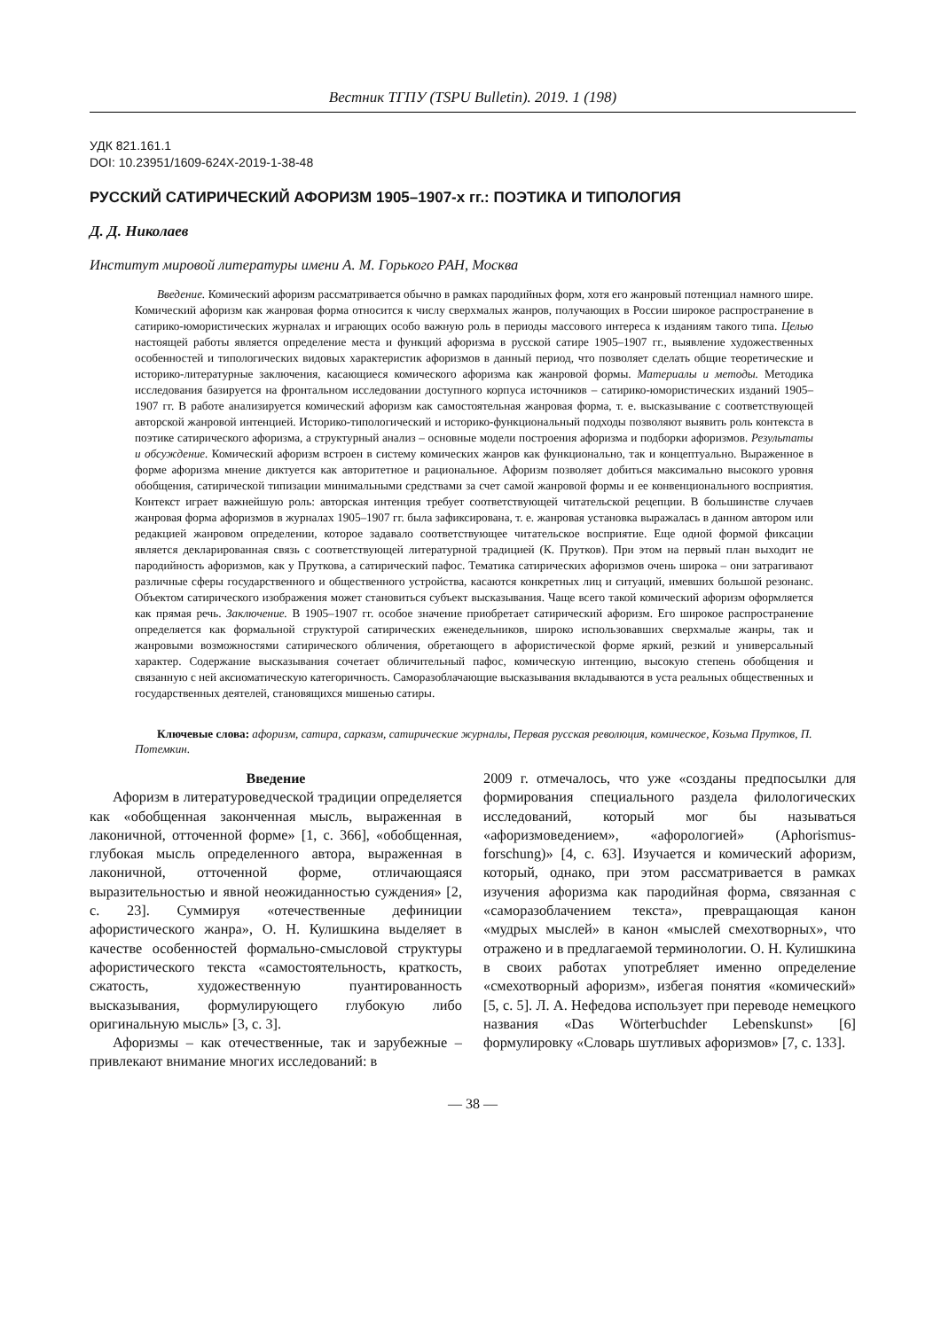Вестник ТГПУ (TSPU Bulletin). 2019. 1 (198)
УДК 821.161.1
DOI: 10.23951/1609-624X-2019-1-38-48
РУССКИЙ САТИРИЧЕСКИЙ АФОРИЗМ 1905–1907-х гг.: ПОЭТИКА И ТИПОЛОГИЯ
Д. Д. Николаев
Институт мировой литературы имени А. М. Горького РАН, Москва
Введение. Комический афоризм рассматривается обычно в рамках пародийных форм, хотя его жанровый потенциал намного шире. Комический афоризм как жанровая форма относится к числу сверхмалых жанров, получающих в России широкое распространение в сатирико-юмористических журналах и играющих особо важную роль в периоды массового интереса к изданиям такого типа. Целью настоящей работы является определение места и функций афоризма в русской сатире 1905–1907 гг., выявление художественных особенностей и типологических видовых характеристик афоризмов в данный период, что позволяет сделать общие теоретические и историко-литературные заключения, касающиеся комического афоризма как жанровой формы. Материалы и методы. Методика исследования базируется на фронтальном исследовании доступного корпуса источников – сатирико-юмористических изданий 1905–1907 гг. В работе анализируется комический афоризм как самостоятельная жанровая форма, т. е. высказывание с соответствующей авторской жанровой интенцией. Историко-типологический и историко-функциональный подходы позволяют выявить роль контекста в поэтике сатирического афоризма, а структурный анализ – основные модели построения афоризма и подборки афоризмов. Результаты и обсуждение. Комический афоризм встроен в систему комических жанров как функционально, так и концептуально. Выраженное в форме афоризма мнение диктуется как авторитетное и рациональное. Афоризм позволяет добиться максимально высокого уровня обобщения, сатирической типизации минимальными средствами за счет самой жанровой формы и ее конвенционального восприятия. Контекст играет важнейшую роль: авторская интенция требует соответствующей читательской рецепции. В большинстве случаев жанровая форма афоризмов в журналах 1905–1907 гг. была зафиксирована, т. е. жанровая установка выражалась в данном автором или редакцией жанровом определении, которое задавало соответствующее читательское восприятие. Еще одной формой фиксации является декларированная связь с соответствующей литературной традицией (К. Прутков). При этом на первый план выходит не пародийность афоризмов, как у Пруткова, а сатирический пафос. Тематика сатирических афоризмов очень широка – они затрагивают различные сферы государственного и общественного устройства, касаются конкретных лиц и ситуаций, имевших большой резонанс. Объектом сатирического изображения может становиться субъект высказывания. Чаще всего такой комический афоризм оформляется как прямая речь. Заключение. В 1905–1907 гг. особое значение приобретает сатирический афоризм. Его широкое распространение определяется как формальной структурой сатирических еженедельников, широко использовавших сверхмалые жанры, так и жанровыми возможностями сатирического обличения, обретающего в афористической форме яркий, резкий и универсальный характер. Содержание высказывания сочетает обличительный пафос, комическую интенцию, высокую степень обобщения и связанную с ней аксиоматическую категоричность. Саморазоблачающие высказывания вкладываются в уста реальных общественных и государственных деятелей, становящихся мишенью сатиры.
Ключевые слова: афоризм, сатира, сарказм, сатирические журналы, Первая русская революция, комическое, Козьма Прутков, П. Потемкин.
Введение
Афоризм в литературоведческой традиции определяется как «обобщенная законченная мысль, выраженная в лаконичной, отточенной форме» [1, с. 366], «обобщенная, глубокая мысль определенного автора, выраженная в лаконичной, отточенной форме, отличающаяся выразительностью и явной неожиданностью суждения» [2, с. 23]. Суммируя «отечественные дефиниции афористического жанра», О. Н. Кулишкина выделяет в качестве особенностей формально-смысловой структуры афористического текста «самостоятельность, краткость, сжатость, художественную пуантированность высказывания, формулирующего глубокую либо оригинальную мысль» [3, с. 3].
Афоризмы – как отечественные, так и зарубежные – привлекают внимание многих исследований: в
2009 г. отмечалось, что уже «созданы предпосылки для формирования специального раздела филологических исследований, который мог бы называться «афоризмоведением», «афорологией» (Aphorismus-forschung)» [4, с. 63]. Изучается и комический афоризм, который, однако, при этом рассматривается в рамках изучения афоризма как пародийная форма, связанная с «саморазоблачением текста», превращающая канон «мудрых мыслей» в канон «мыслей смехотворных», что отражено и в предлагаемой терминологии. О. Н. Кулишкина в своих работах употребляет именно определение «смехотворный афоризм», избегая понятия «комический» [5, с. 5]. Л. А. Нефедова использует при переводе немецкого названия «Das Wörterbuchder Lebenskunst» [6] формулировку «Словарь шутливых афоризмов» [7, с. 133].
— 38 —